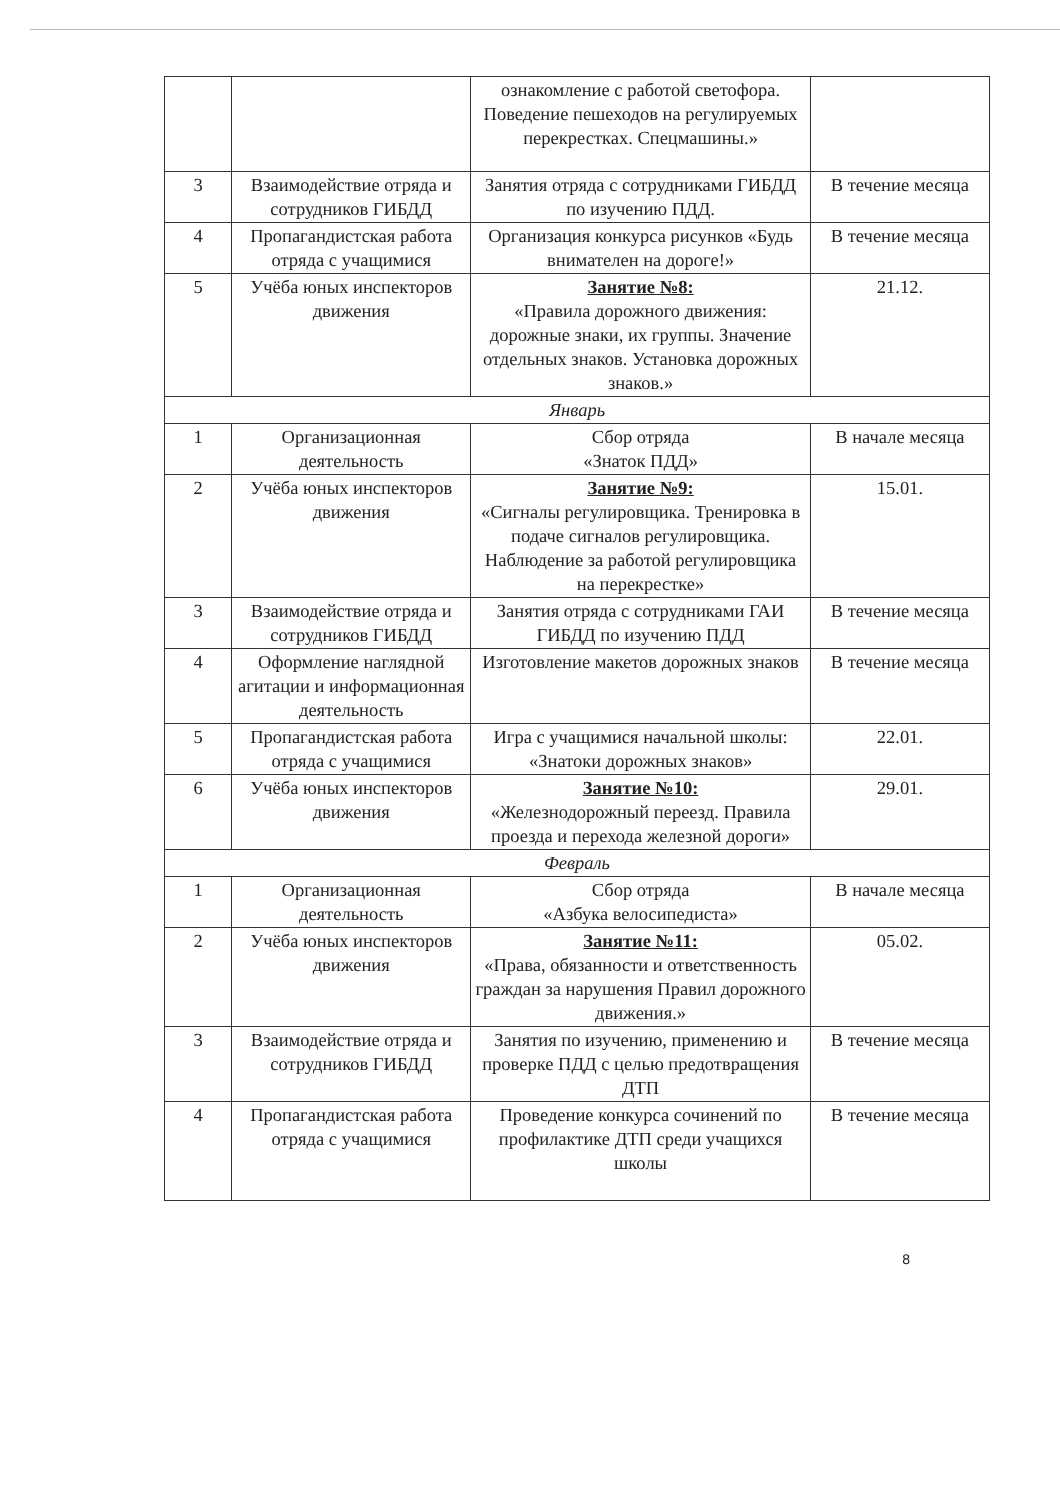| | | ознакомление с работой светофора. Поведение пешеходов на регулируемых перекрестках. Спецмашины.» | |
| 3 | Взаимодействие отряда и сотрудников ГИБДД | Занятия отряда с сотрудниками ГИБДД по изучению ПДД. | В течение месяца |
| 4 | Пропагандистская работа отряда с учащимися | Организация конкурса рисунков «Будь внимателен на дороге!» | В течение месяца |
| 5 | Учёба юных инспекторов движения | Занятие №8: «Правила дорожного движения: дорожные знаки, их группы. Значение отдельных знаков. Установка дорожных знаков.» | 21.12. |
| Январь | | | |
| 1 | Организационная деятельность | Сбор отряда «Знаток ПДД» | В начале месяца |
| 2 | Учёба юных инспекторов движения | Занятие №9: «Сигналы регулировщика. Тренировка в подаче сигналов регулировщика. Наблюдение за работой регулировщика на перекрестке» | 15.01. |
| 3 | Взаимодействие отряда и сотрудников ГИБДД | Занятия отряда с сотрудниками ГАИ ГИБДД по изучению ПДД | В течение месяца |
| 4 | Оформление наглядной агитации и информационная деятельность | Изготовление макетов дорожных знаков | В течение месяца |
| 5 | Пропагандистская работа отряда с учащимися | Игра с учащимися начальной школы: «Знатоки дорожных знаков» | 22.01. |
| 6 | Учёба юных инспекторов движения | Занятие №10: «Железнодорожный переезд. Правила проезда и перехода железной дороги» | 29.01. |
| Февраль | | | |
| 1 | Организационная деятельность | Сбор отряда «Азбука велосипедиста» | В начале месяца |
| 2 | Учёба юных инспекторов движения | Занятие №11: «Права, обязанности и ответственность граждан за нарушения Правил дорожного движения.» | 05.02. |
| 3 | Взаимодействие отряда и сотрудников ГИБДД | Занятия по изучению, применению и проверке ПДД с целью предотвращения ДТП | В течение месяца |
| 4 | Пропагандистская работа отряда с учащимися | Проведение конкурса сочинений по профилактике ДТП среди учащихся школы | В течение месяца |
8